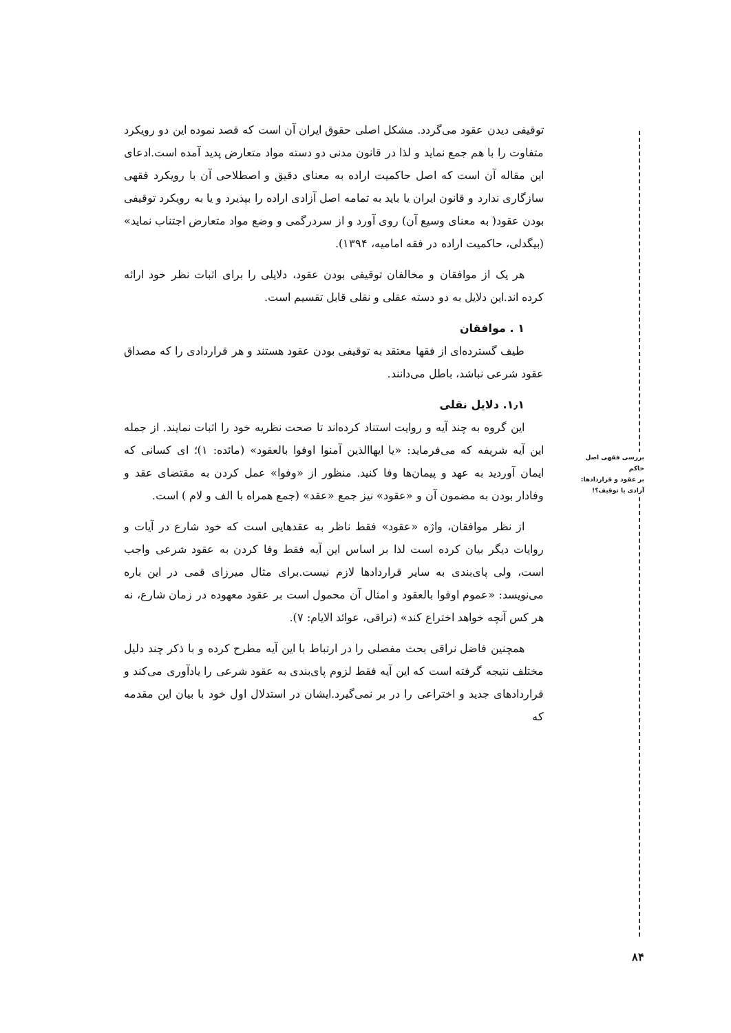توقیفی دیدن عقود می‌گردد. مشکل اصلی حقوق ایران آن است که قصد نموده این دو رویکرد متفاوت را با هم جمع نماید و لذا در قانون مدنی دو دسته مواد متعارض پدید آمده است.ادعای این مقاله آن است که اصل حاکمیت اراده به معنای دقیق و اصطلاحی آن با رویکرد فقهی سازگاری ندارد و قانون ایران یا باید به تمامه اصل آزادی اراده را بپذیرد و یا به رویکرد توقیفی بودن عقود( به معنای وسیع آن) روی آورد و از سردرگمی و وضع مواد متعارض اجتناب نماید» (بیگدلی، حاکمیت اراده در فقه امامیه، ۱۳۹۴).
هر یک از موافقان و مخالفان توقیفی بودن عقود، دلایلی را برای اثبات نظر خود ارائه کرده اند.این دلایل به دو دسته عقلی و نقلی قابل تقسیم است.
۱ . موافقان
طیف گسترده‌ای از فقها معتقد به توقیفی بودن عقود هستند و هر قراردادی را که مصداق عقود شرعی نباشد، باطل می‌دانند.
۱٫۱. دلایل نقلی
این گروه به چند آیه و روایت استناد کرده‌اند تا صحت نظریه خود را اثبات نمایند. از جمله این آیه شریفه که می‌فرماید: «یا ایهاالذین آمنوا اوفوا بالعقود» (مائده: ۱)؛ ای کسانی که ایمان آوردید به عهد و پیمان‌ها وفا کنید. منظور از «وفوا» عمل کردن به مقتضای عقد و وفادار بودن به مضمون آن و «عقود» نیز جمع «عقد» (جمع همراه با الف و لام ) است.
از نظر موافقان، واژه «عقود» فقط ناظر به عقدهایی است که خود شارع در آیات و روایات دیگر بیان کرده است لذا بر اساس این آیه فقط وفا کردن به عقود شرعی واجب است، ولی پای‌بندی به سایر قراردادها لازم نیست.برای مثال میرزای قمی در این باره می‌نویسد: «عموم اوفوا بالعقود و امثال آن محمول است بر عقود معهوده در زمان شارع، نه هر کس آنچه خواهد اختراع کند» (نراقی، عوائد الایام: ۷).
همچنین فاضل نراقی بحث مفصلی را در ارتباط با این آیه مطرح کرده و با ذکر چند دلیل مختلف نتیجه گرفته است که این آیه فقط لزوم پای‌بندی به عقود شرعی را یادآوری می‌کند و قراردادهای جدید و اختراعی را در بر نمی‌گیرد.ایشان در استدلال اول خود با بیان این مقدمه که
بررسی فقهی اصل حاکم
بر عقود و قراردادها:
آزادی یا توقیف؟!
۸۴